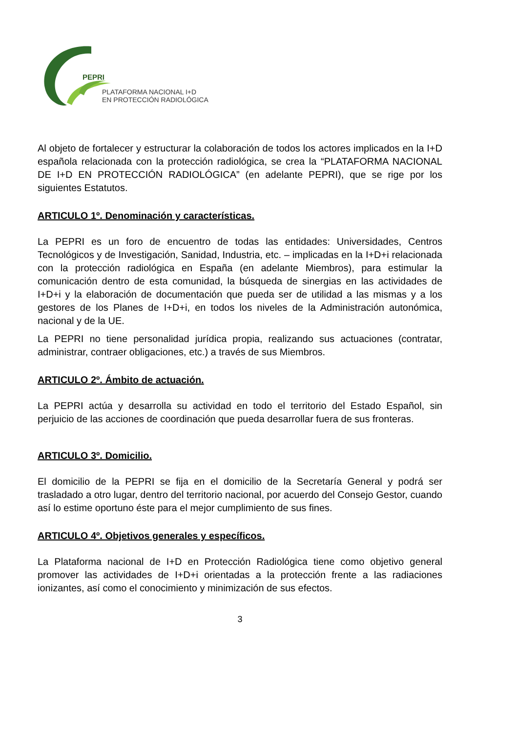PEPRI
PLATAFORMA NACIONAL I+D
EN PROTECCIÓN RADIOLÓGICA
Al objeto de fortalecer y estructurar la colaboración de todos los actores implicados en la I+D española relacionada con la protección radiológica, se crea la “PLATAFORMA NACIONAL DE I+D EN PROTECCIÓN RADIOLÓGICA” (en adelante PEPRI), que se rige por los siguientes Estatutos.
ARTICULO 1º. Denominación y características.
La PEPRI es un foro de encuentro de todas las entidades: Universidades, Centros Tecnológicos y de Investigación, Sanidad, Industria, etc. – implicadas en la I+D+i relacionada con la protección radiológica en España (en adelante Miembros), para estimular la comunicación dentro de esta comunidad, la búsqueda de sinergias en las actividades de I+D+i y la elaboración de documentación que pueda ser de utilidad a las mismas y a los gestores de los Planes de I+D+i, en todos los niveles de la Administración autonómica, nacional y de la UE.
La PEPRI no tiene personalidad jurídica propia, realizando sus actuaciones (contratar, administrar, contraer obligaciones, etc.) a través de sus Miembros.
ARTICULO 2º. Ámbito de actuación.
La PEPRI actúa y desarrolla su actividad en todo el territorio del Estado Español, sin perjuicio de las acciones de coordinación que pueda desarrollar fuera de sus fronteras.
ARTICULO 3º. Domicilio.
El domicilio de la PEPRI se fija en el domicilio de la Secretaría General y podrá ser trasladado a otro lugar, dentro del territorio nacional, por acuerdo del Consejo Gestor, cuando así lo estime oportuno éste para el mejor cumplimiento de sus fines.
ARTICULO 4º. Objetivos generales y específicos.
La Plataforma nacional de I+D en Protección Radiológica tiene como objetivo general promover las actividades de I+D+i orientadas a la protección frente a las radiaciones ionizantes, así como el conocimiento y minimización de sus efectos.
3